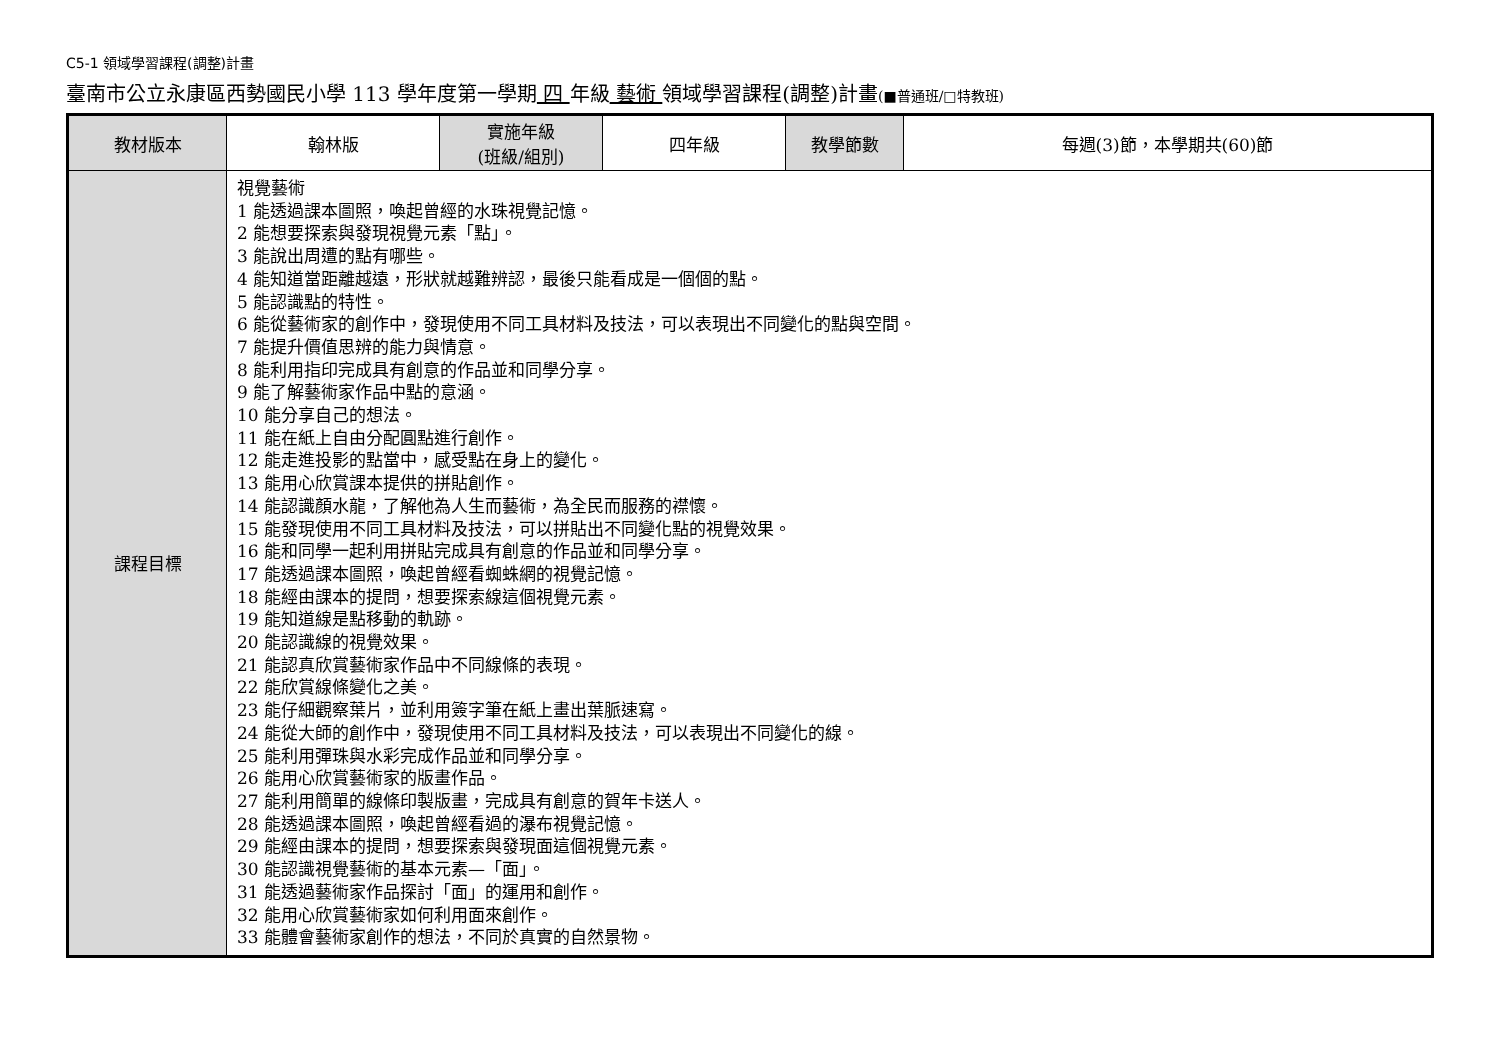C5-1 領域學習課程(調整)計畫
臺南市公立永康區西勢國民小學 113 學年度第一學期 四 年級 藝術 領域學習課程(調整)計畫(■普通班/□特教班)
| 教材版本 | 翰林版 | 實施年級 (班級/組別) | 四年級 | 教學節數 | 每週(3)節，本學期共(60)節 |
| 課程目標 | 視覺藝術 1 能透過課本圖照，喚起曾經的水珠視覺記憶。 2 能想要探索與發現視覺元素「點」。 3 能說出周遭的點有哪些。 4 能知道當距離越遠，形狀就越難辨認，最後只能看成是一個個的點。 5 能認識點的特性。 6 能從藝術家的創作中，發現使用不同工具材料及技法，可以表現出不同變化的點與空間。 7 能提升價值思辨的能力與情意。 8 能利用指印完成具有創意的作品並和同學分享。 9 能了解藝術家作品中點的意涵。 10 能分享自己的想法。 11 能在紙上自由分配圓點進行創作。 12 能走進投影的點當中，感受點在身上的變化。 13 能用心欣賞課本提供的拼貼創作。 14 能認識顏水龍，了解他為人生而藝術，為全民而服務的襟懷。 15 能發現使用不同工具材料及技法，可以拼貼出不同變化點的視覺效果。 16 能和同學一起利用拼貼完成具有創意的作品並和同學分享。 17 能透過課本圖照，喚起曾經看蜘蛛網的視覺記憶。 18 能經由課本的提問，想要探索線這個視覺元素。 19 能知道線是點移動的軌跡。 20 能認識線的視覺效果。 21 能認真欣賞藝術家作品中不同線條的表現。 22 能欣賞線條變化之美。 23 能仔細觀察葉片，並利用簽字筆在紙上畫出葉脈速寫。 24 能從大師的創作中，發現使用不同工具材料及技法，可以表現出不同變化的線。 25 能利用彈珠與水彩完成作品並和同學分享。 26 能用心欣賞藝術家的版畫作品。 27 能利用簡單的線條印製版畫，完成具有創意的賀年卡送人。 28 能透過課本圖照，喚起曾經看過的瀑布視覺記憶。 29 能經由課本的提問，想要探索與發現面這個視覺元素。 30 能認識視覺藝術的基本元素—「面」。 31 能透過藝術家作品探討「面」的運用和創作。 32 能用心欣賞藝術家如何利用面來創作。 33 能體會藝術家創作的想法，不同於真實的自然景物。 | | | | |